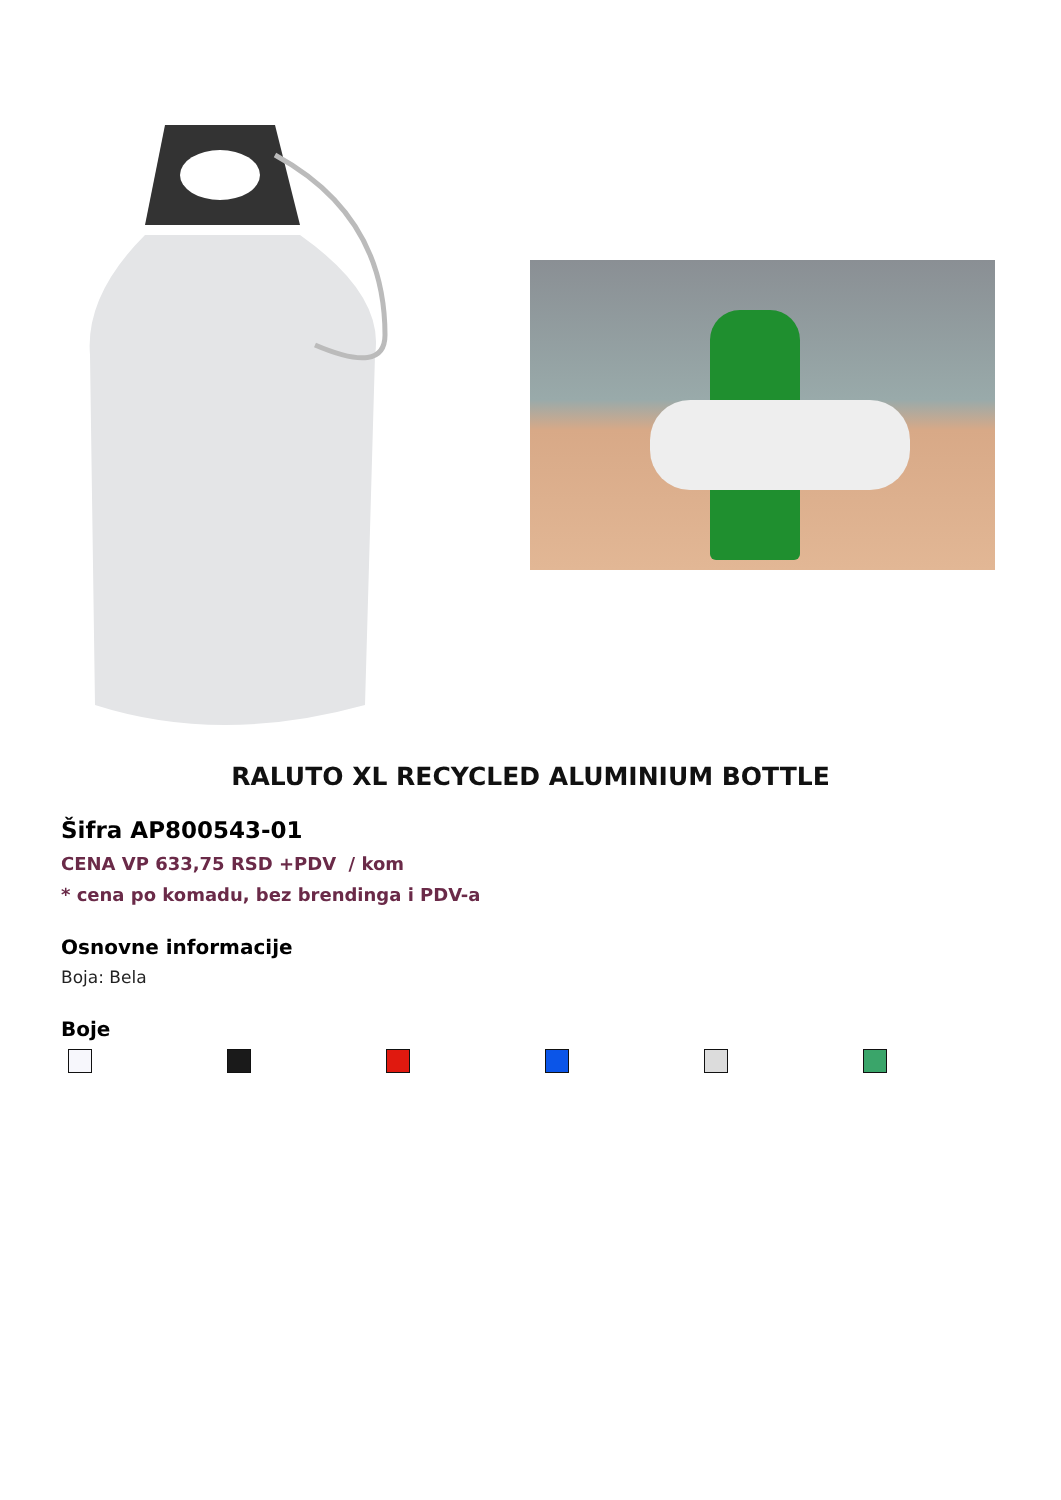RALUTO XL RECYCLED ALUMINIUM BOTTLE
Šifra AP800543-01
CENA VP 633,75 RSD +PDV / kom
* cena po komadu, bez brendinga i PDV-a
Osnovne informacije
Boja: Bela
Boje